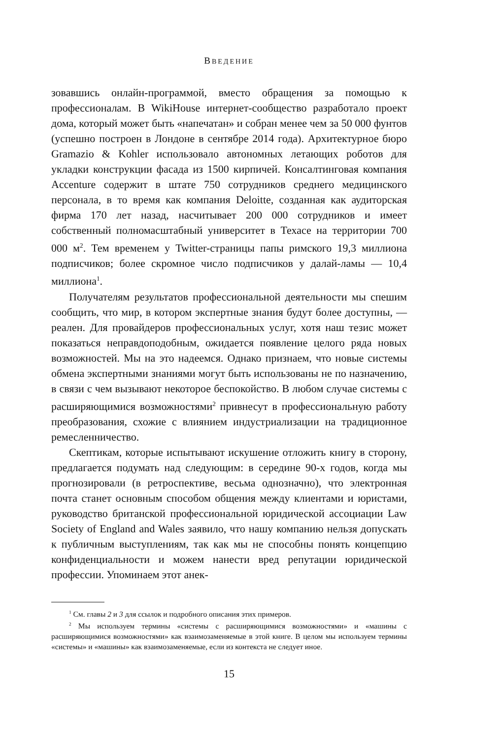ВВЕДЕНИЕ
зовавшись онлайн-программой, вместо обращения за помощью к профессионалам. В WikiHouse интернет-сообщество разработало проект дома, который может быть «напечатан» и собран менее чем за 50 000 фунтов (успешно построен в Лондоне в сентябре 2014 года). Архитектурное бюро Gramazio & Kohler использовало автономных летающих роботов для укладки конструкции фасада из 1500 кирпичей. Консалтинговая компания Accenture содержит в штате 750 сотрудников среднего медицинского персонала, в то время как компания Deloitte, созданная как аудиторская фирма 170 лет назад, насчитывает 200 000 сотрудников и имеет собственный полномасштабный университет в Техасе на территории 700 000 м<sup>2</sup>. Тем временем у Twitter-страницы папы римского 19,3 миллиона подписчиков; более скромное число подписчиков у далай-ламы — 10,4 миллиона<sup>1</sup>.
Получателям результатов профессиональной деятельности мы спешим сообщить, что мир, в котором экспертные знания будут более доступны, — реален. Для провайдеров профессиональных услуг, хотя наш тезис может показаться неправдоподобным, ожидается появление целого ряда новых возможностей. Мы на это надеемся. Однако признаем, что новые системы обмена экспертными знаниями могут быть использованы не по назначению, в связи с чем вызывают некоторое беспокойство. В любом случае системы с расширяющимися возможностями<sup>2</sup> привнесут в профессиональную работу преобразования, схожие с влиянием индустриализации на традиционное ремесленничество.
Скептикам, которые испытывают искушение отложить книгу в сторону, предлагается подумать над следующим: в середине 90-х годов, когда мы прогнозировали (в ретроспективе, весьма однозначно), что электронная почта станет основным способом общения между клиентами и юристами, руководство британской профессиональной юридической ассоциации Law Society of England and Wales заявило, что нашу компанию нельзя допускать к публичным выступлениям, так как мы не способны понять концепцию конфиденциальности и можем нанести вред репутации юридической профессии. Упоминаем этот анек-
<sup>1</sup> См. главы 2 и 3 для ссылок и подробного описания этих примеров.
<sup>2</sup> Мы используем термины «системы с расширяющимися возможностями» и «машины с расширяющимися возможностями» как взаимозаменяемые в этой книге. В целом мы используем термины «системы» и «машины» как взаимозаменяемые, если из контекста не следует иное.
15